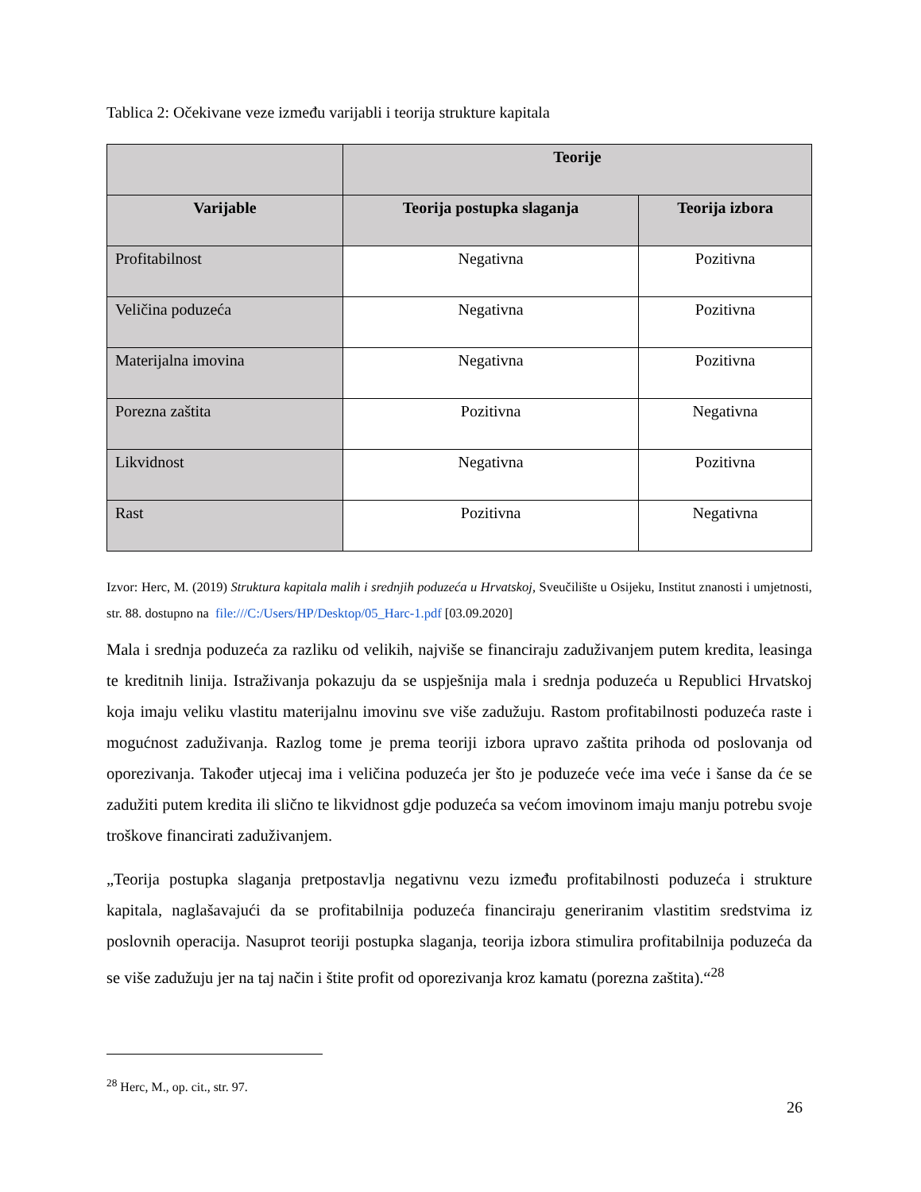Tablica 2: Očekivane veze između varijabli i teorija strukture kapitala
| | Teorije | |
| --- | --- | --- |
| Varijable | Teorija postupka slaganja | Teorija izbora |
| Profitabilnost | Negativna | Pozitivna |
| Veličina poduzeća | Negativna | Pozitivna |
| Materijalna imovina | Negativna | Pozitivna |
| Porezna zaštita | Pozitivna | Negativna |
| Likvidnost | Negativna | Pozitivna |
| Rast | Pozitivna | Negativna |
Izvor: Herc, M. (2019) Struktura kapitala malih i srednjih poduzeća u Hrvatskoj, Sveučilište u Osijeku, Institut znanosti i umjetnosti, str. 88. dostupno na file:///C:/Users/HP/Desktop/05_Harc-1.pdf [03.09.2020]
Mala i srednja poduzeća za razliku od velikih, najviše se financiraju zaduživanjem putem kredita, leasinga te kreditnih linija. Istraživanja pokazuju da se uspješnija mala i srednja poduzeća u Republici Hrvatskoj koja imaju veliku vlastitu materijalnu imovinu sve više zadužuju. Rastom profitabilnosti poduzeća raste i mogućnost zaduživanja. Razlog tome je prema teoriji izbora upravo zaštita prihoda od poslovanja od oporezivanja. Također utjecaj ima i veličina poduzeća jer što je poduzeće veće ima veće i šanse da će se zadužiti putem kredita ili slično te likvidnost gdje poduzeća sa većom imovinom imaju manju potrebu svoje troškove financirati zaduživanjem.
„Teorija postupka slaganja pretpostavlja negativnu vezu između profitabilnosti poduzeća i strukture kapitala, naglašavajući da se profitabilnija poduzeća financiraju generiranim vlastitim sredstvima iz poslovnih operacija. Nasuprot teoriji postupka slaganja, teorija izbora stimulira profitabilnija poduzeća da se više zadužuju jer na taj način i štite profit od oporezivanja kroz kamatu (porezna zaštita).“<sup>28</sup>
<sup>28</sup> Herc, M., op. cit., str. 97.
26